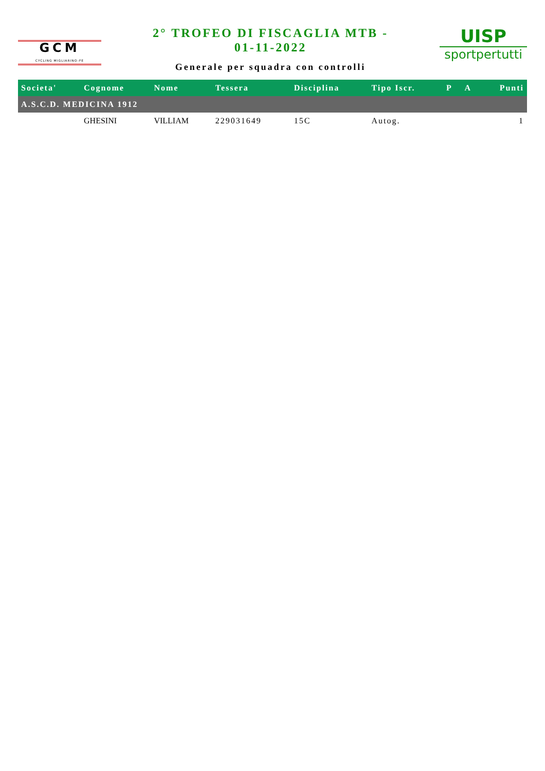GCM
CYCLING MIGLIARINO-FE
2° TROFEO DI FISCAGLIA MTB -
01-11-2022
Generale per squadra con controlli
UISP
sportpertutti
| Societa' | Cognome | Nome | Tessera | Disciplina | Tipo Iscr. | P | A | Punti |
| --- | --- | --- | --- | --- | --- | --- | --- | --- |
| A.S.C.D. MEDICINA 1912 | | | | | | | | |
| | GHESINI | VILLIAM | 229031649 | 15C | Autog. | | | 1 |